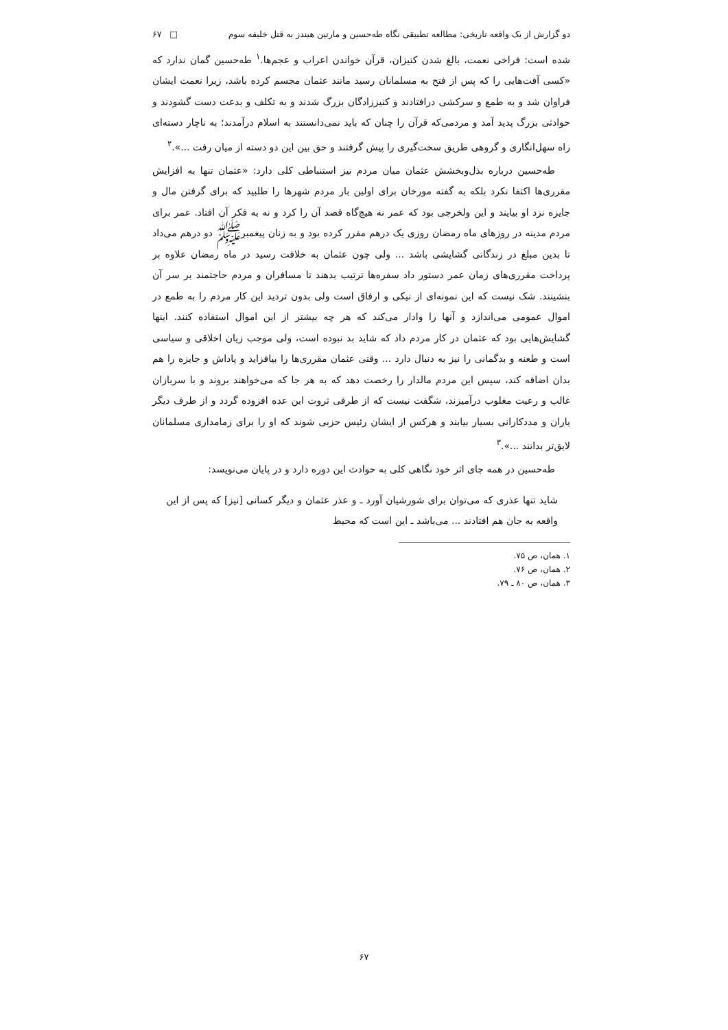دو گزارش از یک واقعه تاریخی: مطالعه تطبیقی نگاه طه‌حسین و مارتین هیندز به قتل خلیفه سوم □ ۶۷
شده است: فراخی نعمت، بالغ شدن کنیزان، قرآن خواندن اعراب و عجم‌ها.<sup>۱</sup> طه‌حسین گمان ندارد که «کسی آفت‌هایی را که پس از فتح به مسلمانان رسید مانند عثمان مجسم کرده باشد، زیرا نعمت ایشان فراوان شد و به طمع و سرکشی درافتادند و کنیززادگان بزرگ شدند و به تکلف و بدعت دست گشودند و حوادثی بزرگ پدید آمد و مردمی‌که قرآن را چنان که باید نمی‌دانستند به اسلام درآمدند؛ به ناچار دسته‌ای راه سهل‌انگاری و گروهی طریق سخت‌گیری را پیش گرفتند و حق بین این دو دسته از میان رفت ...».<sup>۲</sup>
طه‌حسین درباره بذل‌وبخشش عثمان میان مردم نیز استنباطی کلی دارد: «عثمان تنها به افزایش مقرری‌ها اکتفا نکرد بلکه به گفته مورخان برای اولین بار مردم شهرها را طلبید که برای گرفتن مال و جایزه نزد او بیایند و این ولخرجی بود که عمر نه هیچ‌گاه قصد آن را کرد و نه به فکر آن افتاد. عمر برای مردم مدینه در روزهای ماه رمضان روزی یک درهم مقرر کرده بود و به زنان پیغمبرﷺ دو درهم می‌داد تا بدین مبلغ در زندگانی گشایشی باشد ... ولی چون عثمان به خلافت رسید در ماه رمضان علاوه بر پرداخت مقرری‌های زمان عمر دستور داد سفره‌ها ترتیب بدهند تا مسافران و مردم حاجتمند بر سر آن بنشینند. شک نیست که این نمونه‌ای از نیکی و ارفاق است ولی بدون تردید این کار مردم را به طمع در اموال عمومی می‌اندازد و آنها را وادار می‌کند که هر چه بیشتر از این اموال استفاده کنند. اینها گشایش‌هایی بود که عثمان در کار مردم داد که شاید بد نبوده است، ولی موجب زیان اخلاقی و سیاسی است و طعنه و بدگمانی را نیز به دنبال دارد ... وقتی عثمان مقرری‌ها را بیافزاید و پاداش و جایزه را هم بدان اضافه کند، سپس این مردم مالدار را رخصت دهد که به هر جا که می‌خواهند بروند و با سربازان غالب و رعیت مغلوب درآمیزند، شگفت نیست که از طرفی ثروت این عده افزوده گردد و از طرف دیگر یاران و مددکارانی بسیار بیابند و هرکس از ایشان رئیس حزبی شوند که او را برای زمامداری مسلمانان لایق‌تر بدانند ...».<sup>۳</sup>
طه‌حسین در همه جای اثر خود نگاهی کلی به حوادث این دوره دارد و در پایان می‌نویسد:
شاید تنها عذری که می‌توان برای شورشیان آورد ـ و عذر عثمان و دیگر کسانی [نیز] که پس از این واقعه به جان هم افتادند ... می‌باشد ـ این است که محیط
۱. همان، ص ۷۵.
۲. همان، ص ۷۶.
۳. همان، ص ۸۰ ـ ۷۹.
۶۷